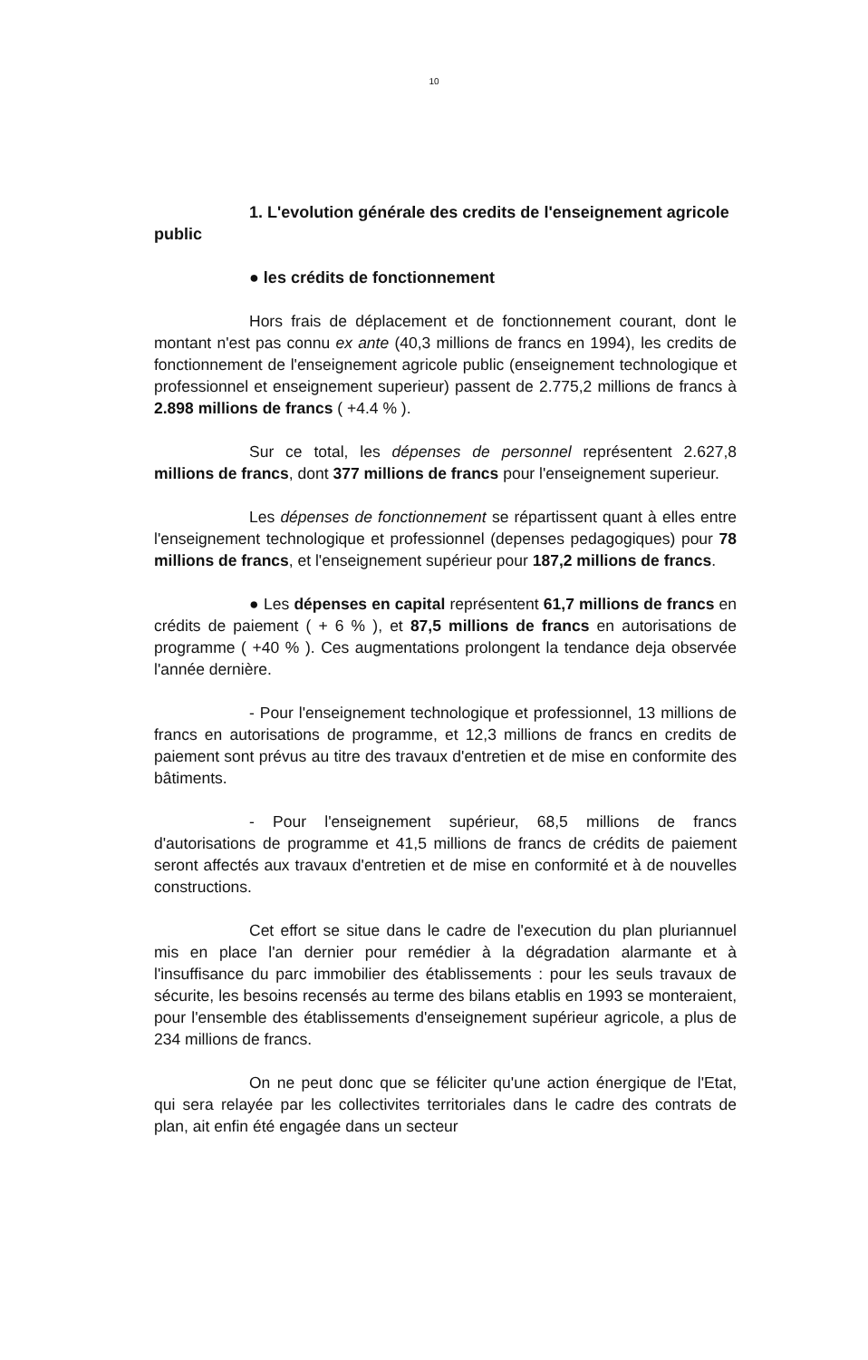10
1. L'evolution générale des credits de l'enseignement agricole public
● les crédits de fonctionnement
Hors frais de déplacement et de fonctionnement courant, dont le montant n'est pas connu ex ante (40,3 millions de francs en 1994), les credits de fonctionnement de l'enseignement agricole public (enseignement technologique et professionnel et enseignement superieur) passent de 2.775,2 millions de francs à 2.898 millions de francs ( +4.4 % ).
Sur ce total, les dépenses de personnel représentent 2.627,8 millions de francs, dont 377 millions de francs pour l'enseignement superieur.
Les dépenses de fonctionnement se répartissent quant à elles entre l'enseignement technologique et professionnel (depenses pedagogiques) pour 78 millions de francs, et l'enseignement supérieur pour 187,2 millions de francs.
● Les dépenses en capital représentent 61,7 millions de francs en crédits de paiement ( + 6 % ), et 87,5 millions de francs en autorisations de programme ( +40 % ). Ces augmentations prolongent la tendance deja observée l'année dernière.
- Pour l'enseignement technologique et professionnel, 13 millions de francs en autorisations de programme, et 12,3 millions de francs en credits de paiement sont prévus au titre des travaux d'entretien et de mise en conformite des bâtiments.
- Pour l'enseignement supérieur, 68,5 millions de francs d'autorisations de programme et 41,5 millions de francs de crédits de paiement seront affectés aux travaux d'entretien et de mise en conformité et à de nouvelles constructions.
Cet effort se situe dans le cadre de l'execution du plan pluriannuel mis en place l'an dernier pour remédier à la dégradation alarmante et à l'insuffisance du parc immobilier des établissements : pour les seuls travaux de sécurite, les besoins recensés au terme des bilans etablis en 1993 se monteraient, pour l'ensemble des établissements d'enseignement supérieur agricole, a plus de 234 millions de francs.
On ne peut donc que se féliciter qu'une action énergique de l'Etat, qui sera relayée par les collectivites territoriales dans le cadre des contrats de plan, ait enfin été engagée dans un secteur